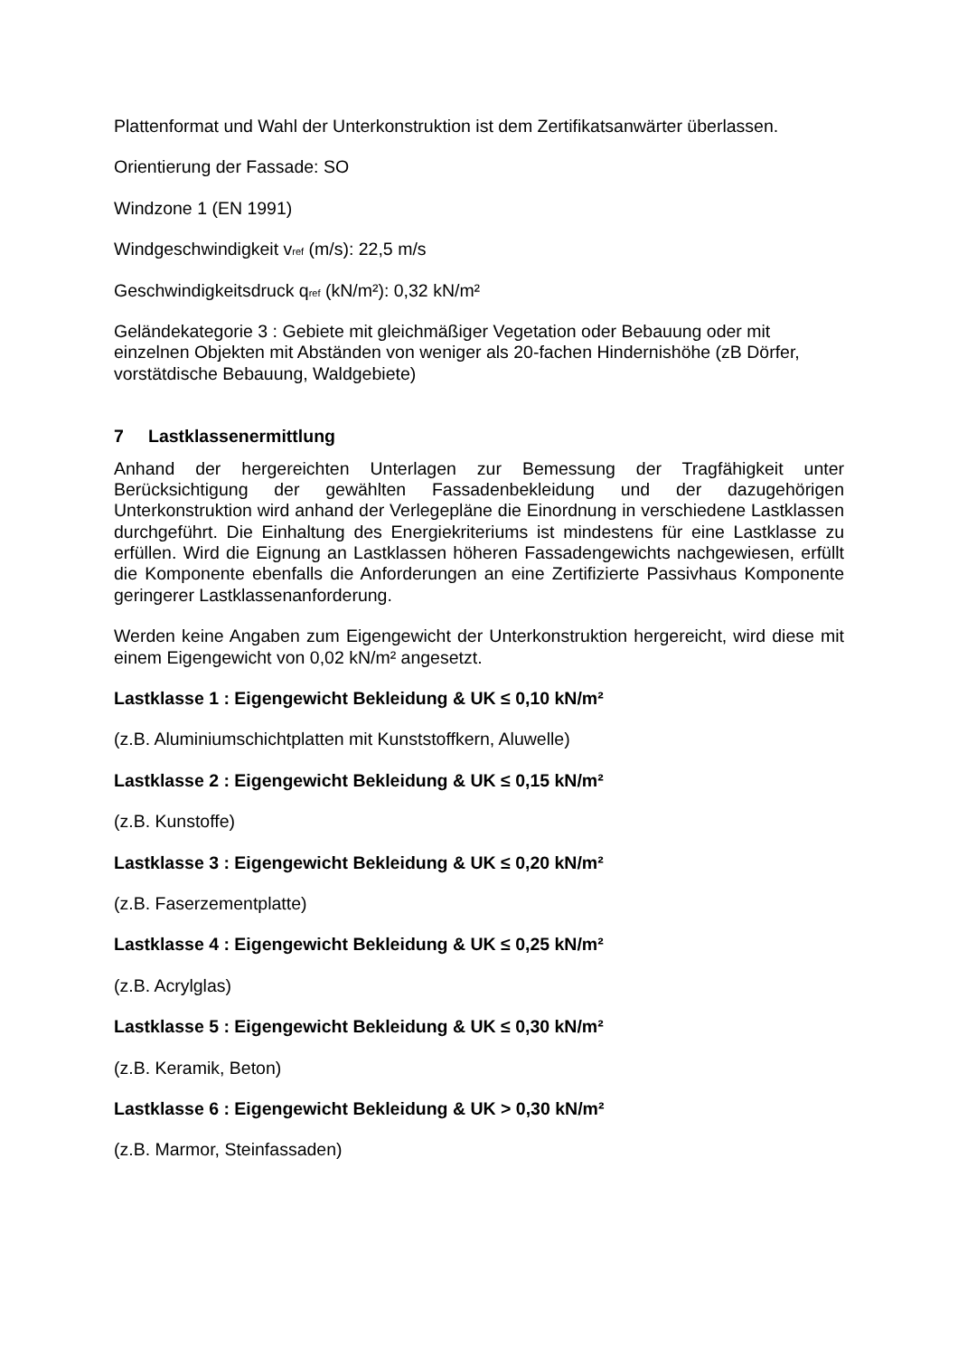Plattenformat und Wahl der Unterkonstruktion ist dem Zertifikatsanwärter überlassen.
Orientierung der Fassade: SO
Windzone 1 (EN 1991)
Windgeschwindigkeit v<sub>ref</sub> (m/s): 22,5 m/s
Geschwindigkeitsdruck q<sub>ref</sub> (kN/m²): 0,32 kN/m²
Geländekategorie 3 : Gebiete mit gleichmäßiger Vegetation oder Bebauung oder mit einzelnen Objekten mit Abständen von weniger als 20-fachen Hindernishöhe (zB Dörfer, vorstätdische Bebauung, Waldgebiete)
7 Lastklassenermittlung
Anhand der hergereichten Unterlagen zur Bemessung der Tragfähigkeit unter Berücksichtigung der gewählten Fassadenbekleidung und der dazugehörigen Unterkonstruktion wird anhand der Verlegepläne die Einordnung in verschiedene Lastklassen durchgeführt. Die Einhaltung des Energiekriteriums ist mindestens für eine Lastklasse zu erfüllen. Wird die Eignung an Lastklassen höheren Fassadengewichts nachgewiesen, erfüllt die Komponente ebenfalls die Anforderungen an eine Zertifizierte Passivhaus Komponente geringerer Lastklassenanforderung.
Werden keine Angaben zum Eigengewicht der Unterkonstruktion hergereicht, wird diese mit einem Eigengewicht von 0,02 kN/m² angesetzt.
Lastklasse 1 : Eigengewicht Bekleidung & UK ≤ 0,10 kN/m²
(z.B. Aluminiumschichtplatten mit Kunststoffkern, Aluwelle)
Lastklasse 2 : Eigengewicht Bekleidung & UK ≤ 0,15 kN/m²
(z.B. Kunstoffe)
Lastklasse 3 : Eigengewicht Bekleidung & UK ≤ 0,20 kN/m²
(z.B. Faserzementplatte)
Lastklasse 4 : Eigengewicht Bekleidung & UK ≤ 0,25 kN/m²
(z.B. Acrylglas)
Lastklasse 5 : Eigengewicht Bekleidung & UK ≤ 0,30 kN/m²
(z.B. Keramik, Beton)
Lastklasse 6 : Eigengewicht Bekleidung & UK > 0,30 kN/m²
(z.B. Marmor, Steinfassaden)